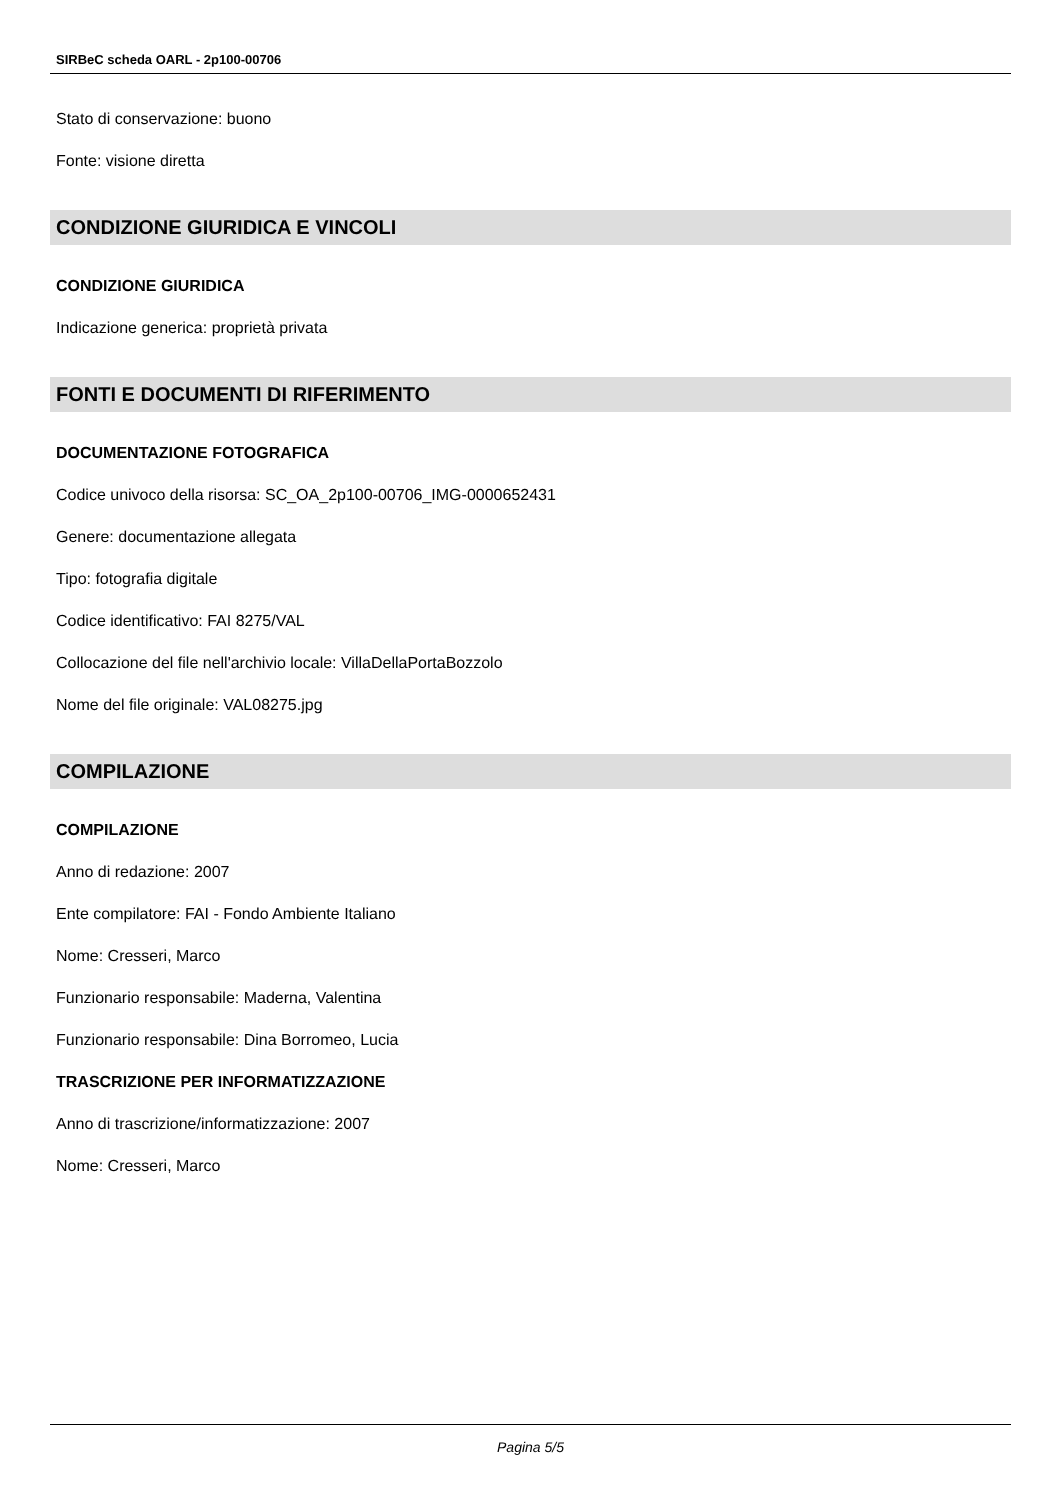SIRBeC scheda OARL - 2p100-00706
Stato di conservazione: buono
Fonte: visione diretta
CONDIZIONE GIURIDICA E VINCOLI
CONDIZIONE GIURIDICA
Indicazione generica: proprietà privata
FONTI E DOCUMENTI DI RIFERIMENTO
DOCUMENTAZIONE FOTOGRAFICA
Codice univoco della risorsa: SC_OA_2p100-00706_IMG-0000652431
Genere: documentazione allegata
Tipo: fotografia digitale
Codice identificativo: FAI 8275/VAL
Collocazione del file nell'archivio locale: VillaDellaPortaBozzolo
Nome del file originale: VAL08275.jpg
COMPILAZIONE
COMPILAZIONE
Anno di redazione: 2007
Ente compilatore: FAI - Fondo Ambiente Italiano
Nome: Cresseri, Marco
Funzionario responsabile: Maderna, Valentina
Funzionario responsabile: Dina Borromeo, Lucia
TRASCRIZIONE PER INFORMATIZZAZIONE
Anno di trascrizione/informatizzazione: 2007
Nome: Cresseri, Marco
Pagina 5/5